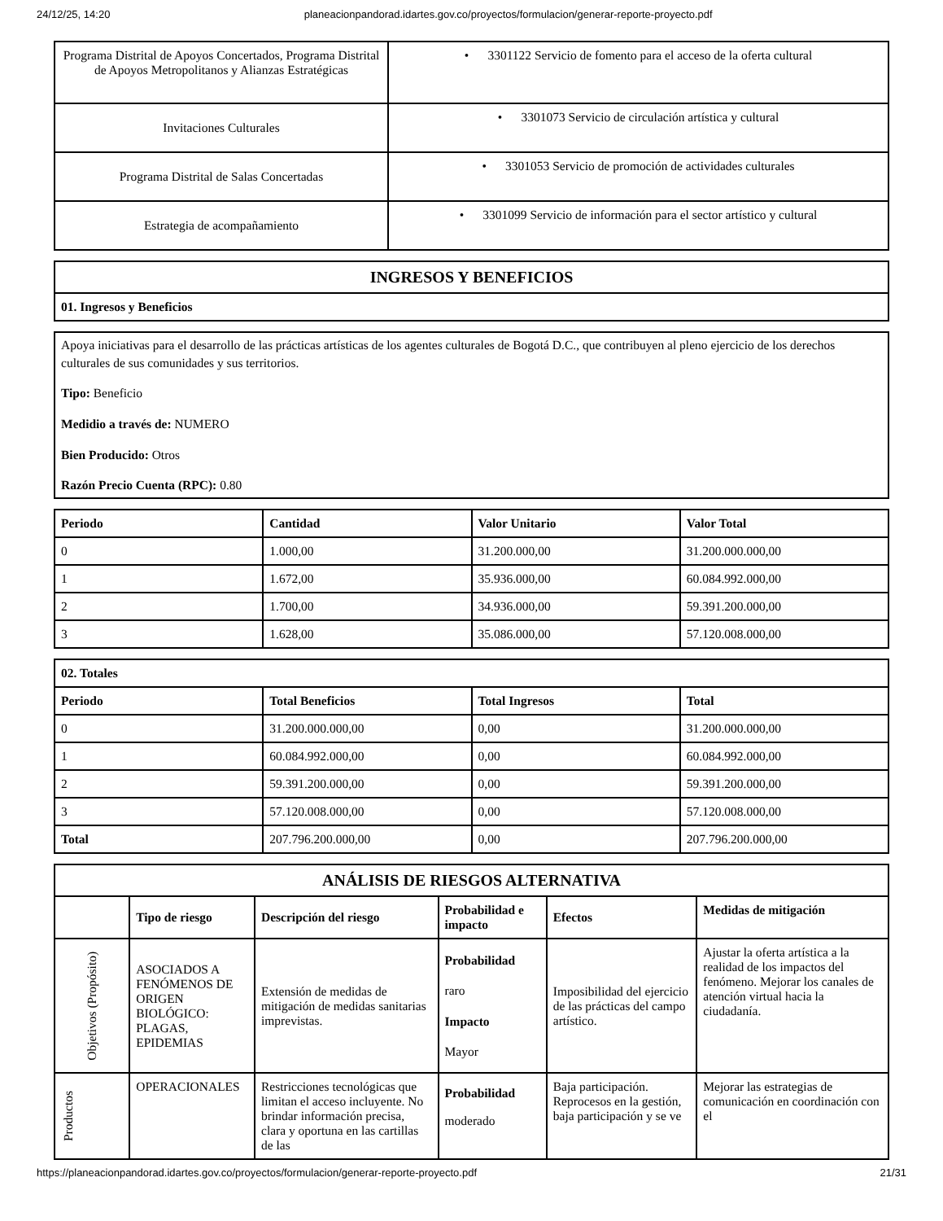24/12/25, 14:20 planeacionpandorad.idartes.gov.co/proyectos/formulacion/generar-reporte-proyecto.pdf
| Programa Distrital de Apoyos Concertados, Programa Distrital de Apoyos Metropolitanos y Alianzas Estratégicas | • 3301122 Servicio de fomento para el acceso de la oferta cultural |
| Invitaciones Culturales | • 3301073 Servicio de circulación artística y cultural |
| Programa Distrital de Salas Concertadas | • 3301053 Servicio de promoción de actividades culturales |
| Estrategia de acompañamiento | • 3301099 Servicio de información para el sector artístico y cultural |
| INGRESOS Y BENEFICIOS |
| 01. Ingresos y Beneficios |
Apoya iniciativas para el desarrollo de las prácticas artísticas de los agentes culturales de Bogotá D.C., que contribuyen al pleno ejercicio de los derechos culturales de sus comunidades y sus territorios.
Tipo: Beneficio
Medidio a través de: NUMERO
Bien Producido: Otros
Razón Precio Cuenta (RPC): 0.80
| Periodo | Cantidad | Valor Unitario | Valor Total |
| --- | --- | --- | --- |
| 0 | 1.000,00 | 31.200.000,00 | 31.200.000.000,00 |
| 1 | 1.672,00 | 35.936.000,00 | 60.084.992.000,00 |
| 2 | 1.700,00 | 34.936.000,00 | 59.391.200.000,00 |
| 3 | 1.628,00 | 35.086.000,00 | 57.120.008.000,00 |
| 02. Totales | | | |
| --- | --- | --- | --- |
| Periodo | Total Beneficios | Total Ingresos | Total |
| 0 | 31.200.000.000,00 | 0,00 | 31.200.000.000,00 |
| 1 | 60.084.992.000,00 | 0,00 | 60.084.992.000,00 |
| 2 | 59.391.200.000,00 | 0,00 | 59.391.200.000,00 |
| 3 | 57.120.008.000,00 | 0,00 | 57.120.008.000,00 |
| Total | 207.796.200.000,00 | 0,00 | 207.796.200.000,00 |
| ANÁLISIS DE RIESGOS ALTERNATIVA | | | | | |
| | Tipo de riesgo | Descripción del riesgo | Probabilidad e impacto | Efectos | Medidas de mitigación |
| Objetivos (Propósito) | ASOCIADOS A FENÓMENOS DE ORIGEN BIOLÓGICO: PLAGAS, EPIDEMIAS | Extensión de medidas de mitigación de medidas sanitarias imprevistas. | Probabilidad raro Impacto Mayor | Imposibilidad del ejercicio de las prácticas del campo artístico. | Ajustar la oferta artística a la realidad de los impactos del fenómeno. Mejorar los canales de atención virtual hacia la ciudadanía. |
| Productos | OPERACIONALES | Restricciones tecnológicas que limitan el acceso incluyente. No brindar información precisa, clara y oportuna en las cartillas de las | Probabilidad moderado | Baja participación. Reprocesos en la gestión, baja participación y se ve | Mejorar las estrategias de comunicación en coordinación con el |
https://planeacionpandorad.idartes.gov.co/proyectos/formulacion/generar-reporte-proyecto.pdf 21/31